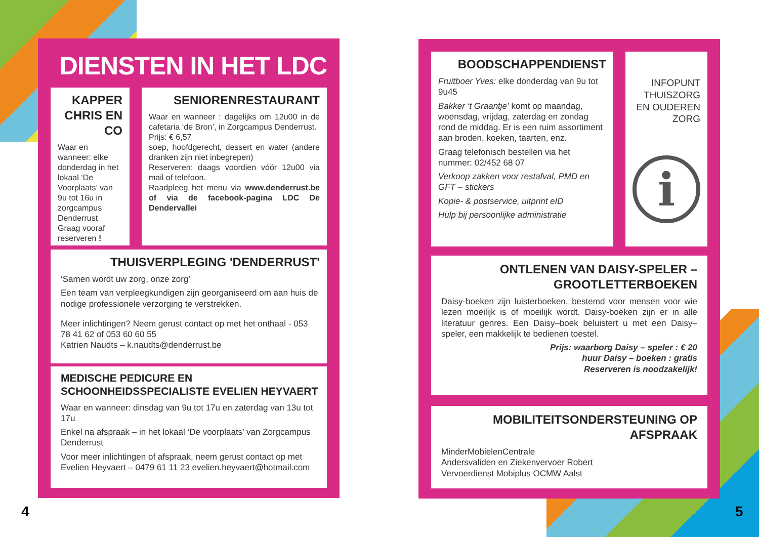DIENSTEN IN HET LDC
KAPPER CHRIS EN CO
Waar en wanneer: elke donderdag in het lokaal ‘De Voorplaats’ van 9u tot 16u in zorgcampus Denderrust Graag vooraf reserveren !
SENIORENRESTAURANT
Waar en wanneer : dagelijks om 12u00 in de cafetaria ‘de Bron’, in Zorgcampus Denderrust.
Prijs: € 6,57
soep, hoofdgerecht, dessert en water (andere dranken zijn niet inbegrepen)
Reserveren: daags voordien vóór 12u00 via mail of telefoon.
Raadpleeg het menu via www.denderrust.be of via de facebook-pagina LDC De Dendervallei
THUISVERPLEGING 'DENDERRUST'
‘Samen wordt uw zorg, onze zorg’
Een team van verpleegkundigen zijn georganiseerd om aan huis de nodige professionele verzorging te verstrekken.
Meer inlichtingen? Neem gerust contact op met het onthaal - 053 78 41 62 of 053 60 60 55
Katrien Naudts – k.naudts@denderrust.be
MEDISCHE PEDICURE EN SCHOONHEIDSSPECIALISTE EVELIEN HEYVAERT
Waar en wanneer: dinsdag van 9u tot 17u en zaterdag van 13u tot 17u
Enkel na afspraak – in het lokaal ‘De voorplaats’ van Zorgcampus Denderrust
Voor meer inlichtingen of afspraak, neem gerust contact op met Evelien Heyvaert – 0479 61 11 23 evelien.heyvaert@hotmail.com
BOODSCHAPPENDIENST
Fruitboer Yves: elke donderdag van 9u tot 9u45
Bakker ‘t Graantje’ komt op maandag, woensdag, vrijdag, zaterdag en zondag rond de middag. Er is een ruim assortiment aan broden, koeken, taarten, enz.
Graag telefonisch bestellen via het nummer: 02/452 68 07
Verkoop zakken voor restafval, PMD en GFT – stickers
Kopie- & postservice, uitprint eID
Hulp bij persoonlijke administratie
INFOPUNT THUISZORG EN OUDEREN ZORG
i
ONTLENEN VAN DAISY-SPELER – GROOTLETTERBOEKEN
Daisy-boeken zijn luisterboeken, bestemd voor mensen voor wie lezen moeilijk is of moeilijk wordt. Daisy-boeken zijn er in alle literatuur genres. Een Daisy–boek beluistert u met een Daisy–speler, een makkelijk te bedienen toestel.
Prijs: waarborg Daisy – speler : € 20
huur Daisy – boeken : gratis
Reserveren is noodzakelijk!
MOBILITEITSONDERSTEUNING OP AFSPRAAK
MinderMobielenCentrale
Andersvaliden en Ziekenvervoer Robert
Vervoerdienst Mobiplus OCMW Aalst
4 5